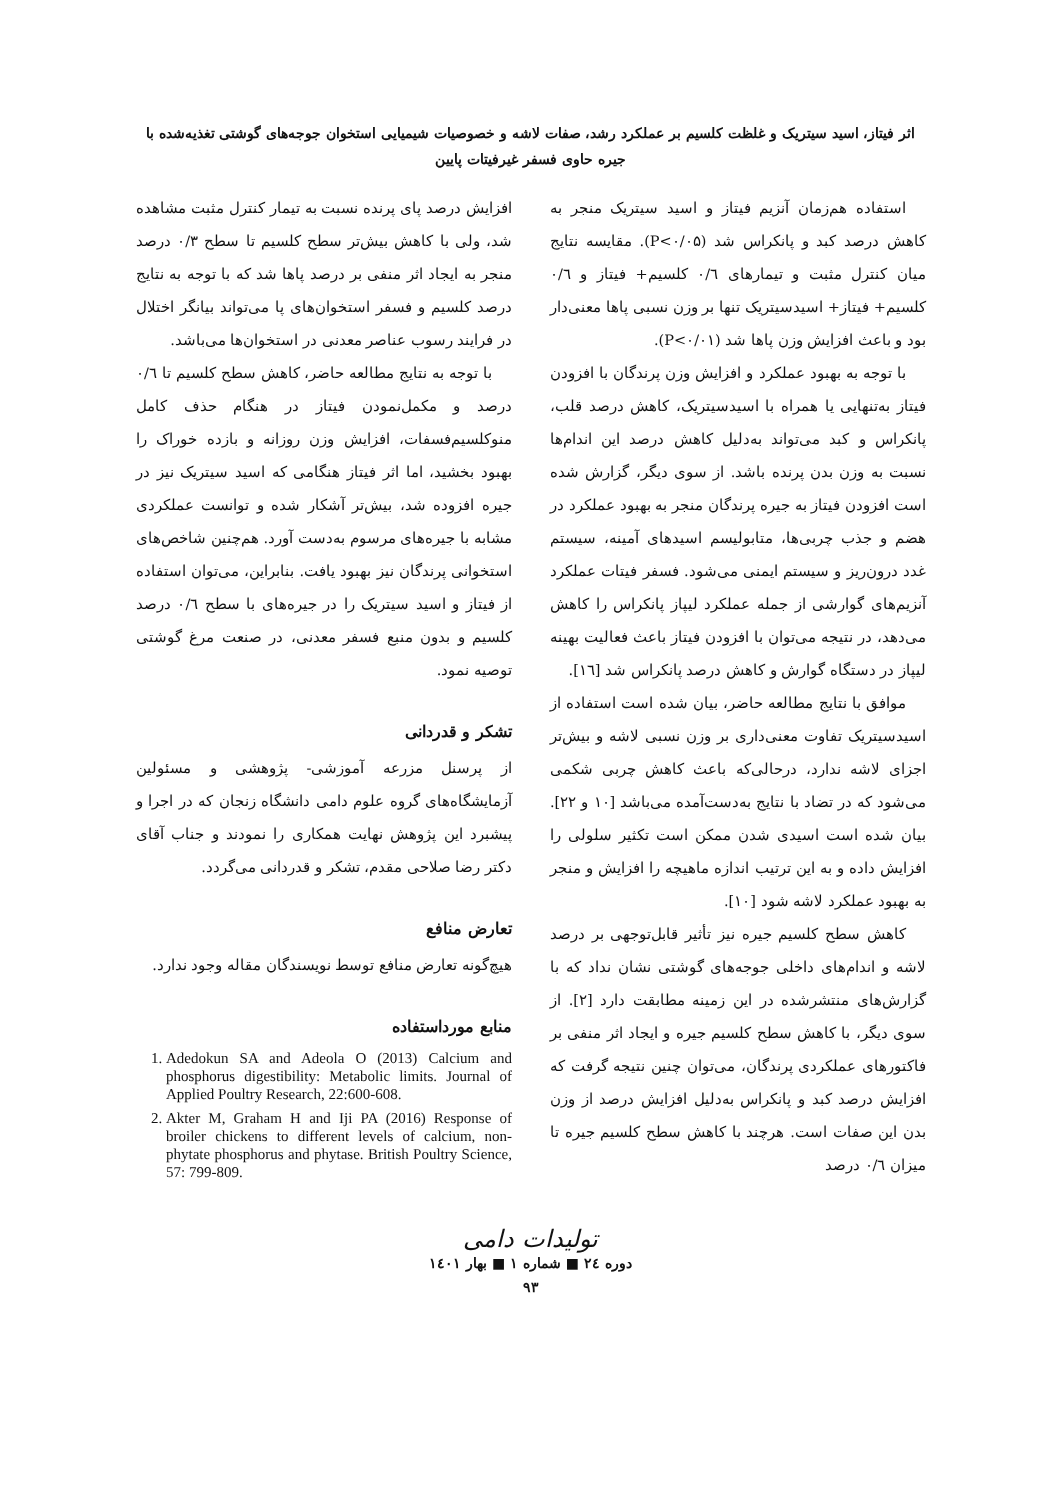اثر فیتاز، اسید سیتریک و غلظت کلسیم بر عملکرد رشد، صفات لاشه و خصوصیات شیمیایی استخوان جوجه‌های گوشتی تغذیه‌شده با
جیره حاوی فسفر غیرفیتات پایین
استفاده هم‌زمان آنزیم فیتاز و اسید سیتریک منجر به کاهش درصد کبد و پانکراس شد (P<۰/۰۵). مقایسه نتایج میان کنترل مثبت و تیمارهای ۰/٦ کلسیم+ فیتاز و ۰/٦ کلسیم+ فیتاز+ اسیدسیتریک تنها بر وزن نسبی پاها معنی‌دار بود و باعث افزایش وزن پاها شد (P<۰/۰۱).
با توجه به بهبود عملکرد و افزایش وزن پرندگان با افزودن فیتاز به‌تنهایی یا همراه با اسیدسیتریک، کاهش درصد قلب، پانکراس و کبد می‌تواند به‌دلیل کاهش درصد این اندام‌ها نسبت به وزن بدن پرنده باشد. از سوی دیگر، گزارش شده است افزودن فیتاز به جیره پرندگان منجر به بهبود عملکرد در هضم و جذب چربی‌ها، متابولیسم اسیدهای آمینه، سیستم غدد درون‌ریز و سیستم ایمنی می‌شود. فسفر فیتات عملکرد آنزیم‌های گوارشی از جمله عملکرد لیپاز پانکراس را کاهش می‌دهد، در نتیجه می‌توان با افزودن فیتاز باعث فعالیت بهینه لیپاز در دستگاه گوارش و کاهش درصد پانکراس شد [١٦].
موافق با نتایج مطالعه حاضر، بیان شده است استفاده از اسیدسیتریک تفاوت معنی‌داری بر وزن نسبی لاشه و بیش‌تر اجزای لاشه ندارد، درحالی‌که باعث کاهش چربی شکمی می‌شود که در تضاد با نتایج به‌دست‌آمده می‌باشد [۱۰ و ۲۲]. بیان شده است اسیدی شدن ممکن است تکثیر سلولی را افزایش داده و به این ترتیب اندازه ماهیچه را افزایش و منجر به بهبود عملکرد لاشه شود [۱۰].
کاهش سطح کلسیم جیره نیز تأثیر قابل‌توجهی بر درصد لاشه و اندام‌های داخلی جوجه‌های گوشتی نشان نداد که با گزارش‌های منتشرشده در این زمینه مطابقت دارد [۲]. از سوی دیگر، با کاهش سطح کلسیم جیره و ایجاد اثر منفی بر فاکتورهای عملکردی پرندگان، می‌توان چنین نتیجه گرفت که افزایش درصد کبد و پانکراس به‌دلیل افزایش درصد از وزن بدن این صفات است. هرچند با کاهش سطح کلسیم جیره تا میزان ۰/٦ درصد
افزایش درصد پای پرنده نسبت به تیمار کنترل مثبت مشاهده شد، ولی با کاهش بیش‌تر سطح کلسیم تا سطح ۰/۳ درصد منجر به ایجاد اثر منفی بر درصد پاها شد که با توجه به نتایج درصد کلسیم و فسفر استخوان‌های پا می‌تواند بیانگر اختلال در فرایند رسوب عناصر معدنی در استخوان‌ها می‌باشد.
با توجه به نتایج مطالعه حاضر، کاهش سطح کلسیم تا ۰/٦ درصد و مکمل‌نمودن فیتاز در هنگام حذف کامل منوکلسیم‌فسفات، افزایش وزن روزانه و بازده خوراک را بهبود بخشید، اما اثر فیتاز هنگامی که اسید سیتریک نیز در جیره افزوده شد، بیش‌تر آشکار شده و توانست عملکردی مشابه با جیره‌های مرسوم به‌دست آورد. هم‌چنین شاخص‌های استخوانی پرندگان نیز بهبود یافت. بنابراین، می‌توان استفاده از فیتاز و اسید سیتریک را در جیره‌های با سطح ۰/٦ درصد کلسیم و بدون منبع فسفر معدنی، در صنعت مرغ گوشتی توصیه نمود.
تشکر و قدردانی
از پرسنل مزرعه آموزشی- پژوهشی و مسئولین آزمایشگاه‌های گروه علوم دامی دانشگاه زنجان که در اجرا و پیشبرد این پژوهش نهایت همکاری را نمودند و جناب آقای دکتر رضا صلاحی مقدم، تشکر و قدردانی می‌گردد.
تعارض منافع
هیچ‌گونه تعارض منافع توسط نویسندگان مقاله وجود ندارد.
منابع مورداستفاده
1. Adedokun SA and Adeola O (2013) Calcium and phosphorus digestibility: Metabolic limits. Journal of Applied Poultry Research, 22:600-608.
2. Akter M, Graham H and Iji PA (2016) Response of broiler chickens to different levels of calcium, non-phytate phosphorus and phytase. British Poultry Science, 57: 799-809.
تولیدات دامی
دوره ٢٤ ■ شماره ١ ■ بهار ١٤٠١
٩٣